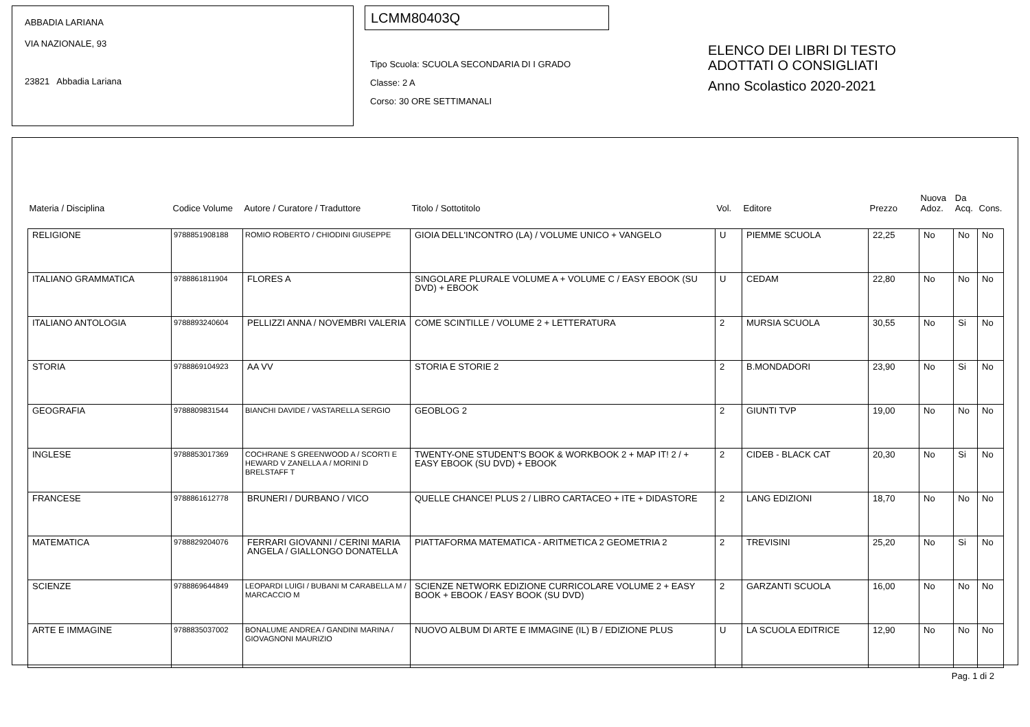ABBADIA LARIANA
VIA NAZIONALE, 93
23821 Abbadia Lariana
LCMM80403Q
Tipo Scuola: SCUOLA SECONDARIA DI I GRADO
Classe: 2 A
Corso: 30 ORE SETTIMANALI
ELENCO DEI LIBRI DI TESTO
ADOTTATI O CONSIGLIATI
Anno Scolastico 2020-2021
| Materia / Disciplina | Codice Volume | Autore / Curatore / Traduttore | Titolo / Sottotitolo | Vol. | Editore | Prezzo | Nuova Adoz. | Da Acq. | Cons. |
| --- | --- | --- | --- | --- | --- | --- | --- | --- | --- |
| RELIGIONE | 9788851908188 | ROMIO ROBERTO / CHIODINI GIUSEPPE | GIOIA DELL'INCONTRO (LA) / VOLUME UNICO + VANGELO | U | PIEMME SCUOLA | 22,25 | No | No | No |
| ITALIANO GRAMMATICA | 9788861811904 | FLORES A | SINGOLARE PLURALE VOLUME A + VOLUME C / EASY EBOOK (SU DVD) + EBOOK | U | CEDAM | 22,80 | No | No | No |
| ITALIANO ANTOLOGIA | 9788893240604 | PELLIZZI ANNA / NOVEMBRI VALERIA | COME SCINTILLE / VOLUME 2 + LETTERATURA | 2 | MURSIA SCUOLA | 30,55 | No | Si | No |
| STORIA | 9788869104923 | AA VV | STORIA E STORIE 2 | 2 | B.MONDADORI | 23,90 | No | Si | No |
| GEOGRAFIA | 9788809831544 | BIANCHI DAVIDE / VASTARELLA SERGIO | GEOBLOG 2 | 2 | GIUNTI TVP | 19,00 | No | No | No |
| INGLESE | 9788853017369 | COCHRANE S GREENWOOD A / SCORTI E HEWARD V ZANELLA A / MORINI D BRELSTAFF T | TWENTY-ONE STUDENT'S BOOK & WORKBOOK 2 + MAP IT! 2 / + EASY EBOOK (SU DVD) + EBOOK | 2 | CIDEB - BLACK CAT | 20,30 | No | Si | No |
| FRANCESE | 9788861612778 | BRUNERI / DURBANO / VICO | QUELLE CHANCE! PLUS 2 / LIBRO CARTACEO + ITE + DIDASTORE | 2 | LANG EDIZIONI | 18,70 | No | No | No |
| MATEMATICA | 9788829204076 | FERRARI GIOVANNI / CERINI MARIA ANGELA / GIALLONGO DONATELLA | PIATTAFORMA MATEMATICA - ARITMETICA 2 GEOMETRIA 2 | 2 | TREVISINI | 25,20 | No | Si | No |
| SCIENZE | 9788869644849 | LEOPARDI LUIGI / BUBANI M CARABELLA M / MARCACCIO M | SCIENZE NETWORK EDIZIONE CURRICOLARE VOLUME 2 + EASY BOOK + EBOOK / EASY BOOK (SU DVD) | 2 | GARZANTI SCUOLA | 16,00 | No | No | No |
| ARTE E IMMAGINE | 9788835037002 | BONALUME ANDREA / GANDINI MARINA / GIOVAGNONI MAURIZIO | NUOVO ALBUM DI ARTE E IMMAGINE (IL) B / EDIZIONE PLUS | U | LA SCUOLA EDITRICE | 12,90 | No | No | No |
Pag. 1 di 2